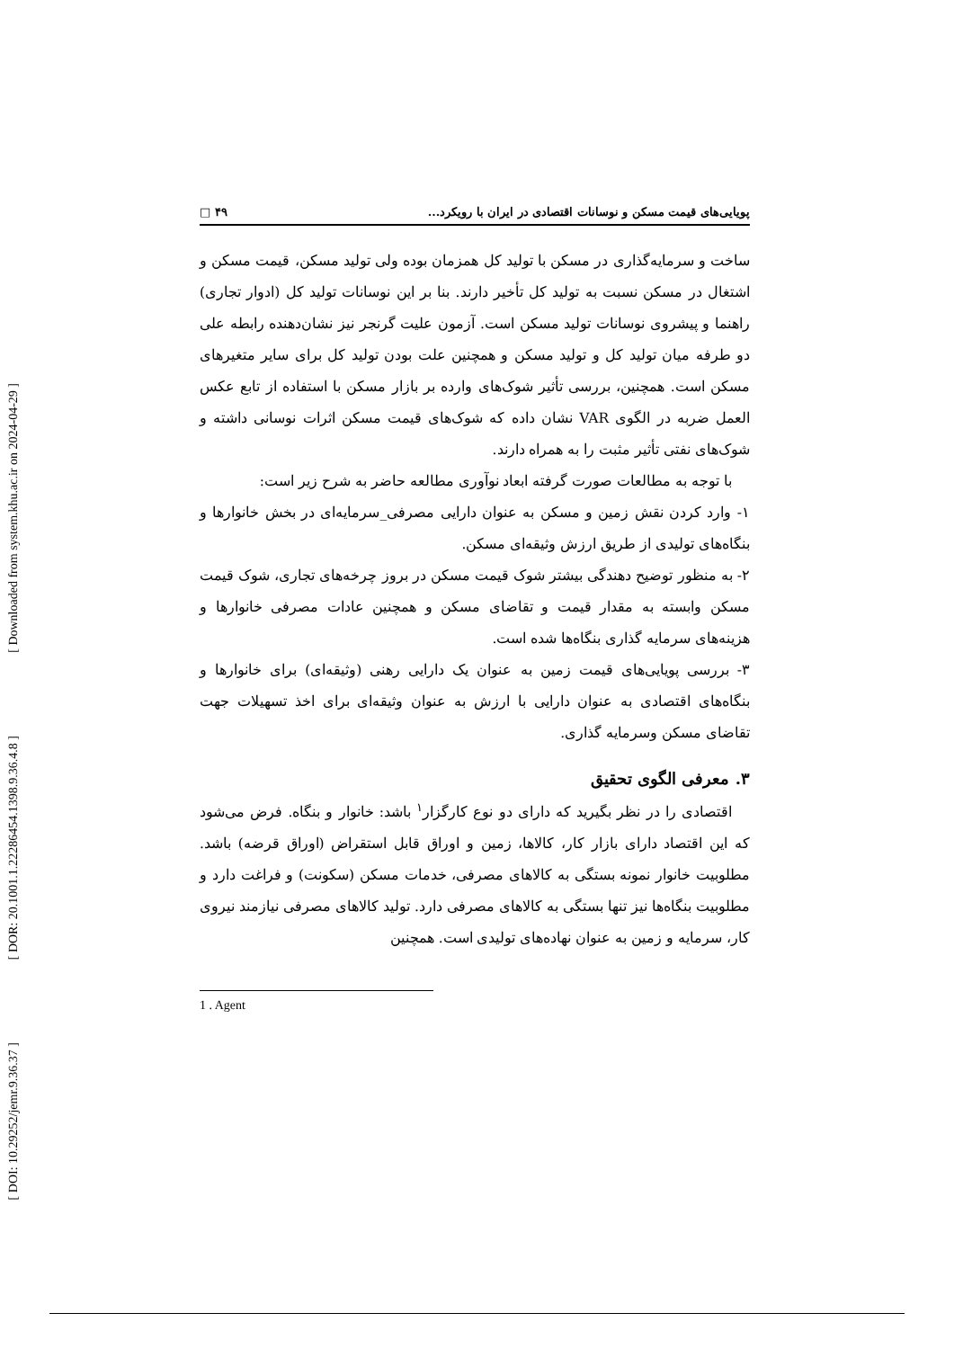[ Downloaded from system.khu.ac.ir on 2024-04-29 ]
[ DOR: 20.1001.1.22286454.1398.9.36.4.8 ]
[ DOI: 10.29252/jemr.9.36.37 ]
پویایی‌های قیمت مسکن و نوسانات اقتصادی در ایران با رویکرد... ۴۹ □
ساخت و سرمایه‌گذاری در مسکن با تولید کل همزمان بوده ولی تولید مسکن، قیمت مسکن و اشتغال در مسکن نسبت به تولید کل تأخیر دارند. بنا بر این نوسانات تولید کل (ادوار تجاری) راهنما و پیشروی نوسانات تولید مسکن است. آزمون علیت گرنجر نیز نشان‌دهنده رابطه علی دو طرفه میان تولید کل و تولید مسکن و همچنین علت بودن تولید کل برای سایر متغیرهای مسکن است. همچنین، بررسی تأثیر شوک‌های وارده بر بازار مسکن با استفاده از تابع عکس العمل ضربه در الگوی VAR نشان داده که شوک‌های قیمت مسکن اثرات نوسانی داشته و شوک‌های نفتی تأثیر مثبت را به همراه دارند.
با توجه به مطالعات صورت گرفته ابعاد نوآوری مطالعه حاضر به شرح زیر است:
۱- وارد کردن نقش زمین و مسکن به عنوان دارایی مصرفی_سرمایه‌ای در بخش خانوارها و بنگاه‌های تولیدی از طریق ارزش وثیقه‌ای مسکن.
۲- به منظور توضیح دهندگی بیشتر شوک قیمت مسکن در بروز چرخه‌های تجاری، شوک قیمت مسکن وابسته به مقدار قیمت و تقاضای مسکن و همچنین عادات مصرفی خانوارها و هزینه‌های سرمایه گذاری بنگاه‌ها شده است.
۳- بررسی پویایی‌های قیمت زمین به عنوان یک دارایی رهنی (وثیقه‌ای) برای خانوارها و بنگاه‌های اقتصادی به عنوان دارایی با ارزش به عنوان وثیقه‌ای برای اخذ تسهیلات جهت تقاضای مسکن وسرمایه گذاری.
۳. معرفی الگوی تحقیق
اقتصادی را در نظر بگیرید که دارای دو نوع کارگزار<sup>۱</sup> باشد: خانوار و بنگاه. فرض می‌شود که این اقتصاد دارای بازار کار، کالاها، زمین و اوراق قابل استقراض (اوراق قرضه) باشد. مطلوبیت خانوار نمونه بستگی به کالاهای مصرفی، خدمات مسکن (سکونت) و فراغت دارد و مطلوبیت بنگاه‌ها نیز تنها بستگی به کالاهای مصرفی دارد. تولید کالاهای مصرفی نیازمند نیروی کار، سرمایه و زمین به عنوان نهاده‌های تولیدی است. همچنین
1 . Agent